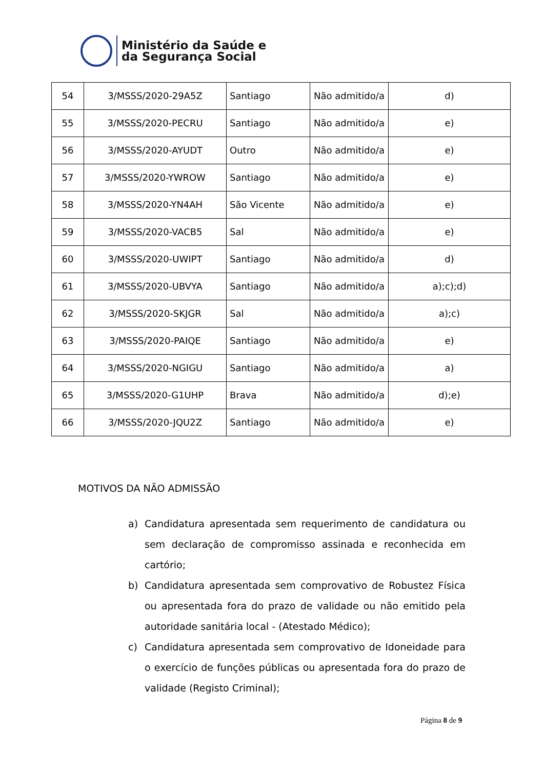Ministério da Saúde e
da Segurança Social
| 54 | 3/MSSS/2020-29A5Z | Santiago | Não admitido/a | d) |
| 55 | 3/MSSS/2020-PECRU | Santiago | Não admitido/a | e) |
| 56 | 3/MSSS/2020-AYUDT | Outro | Não admitido/a | e) |
| 57 | 3/MSSS/2020-YWROW | Santiago | Não admitido/a | e) |
| 58 | 3/MSSS/2020-YN4AH | São Vicente | Não admitido/a | e) |
| 59 | 3/MSSS/2020-VACB5 | Sal | Não admitido/a | e) |
| 60 | 3/MSSS/2020-UWIPT | Santiago | Não admitido/a | d) |
| 61 | 3/MSSS/2020-UBVYA | Santiago | Não admitido/a | a);c);d) |
| 62 | 3/MSSS/2020-SKJGR | Sal | Não admitido/a | a);c) |
| 63 | 3/MSSS/2020-PAIQE | Santiago | Não admitido/a | e) |
| 64 | 3/MSSS/2020-NGIGU | Santiago | Não admitido/a | a) |
| 65 | 3/MSSS/2020-G1UHP | Brava | Não admitido/a | d);e) |
| 66 | 3/MSSS/2020-JQU2Z | Santiago | Não admitido/a | e) |
MOTIVOS DA NÃO ADMISSÃO
a) Candidatura apresentada sem requerimento de candidatura ou sem declaração de compromisso assinada e reconhecida em cartório;
b) Candidatura apresentada sem comprovativo de Robustez Física ou apresentada fora do prazo de validade ou não emitido pela autoridade sanitária local - (Atestado Médico);
c) Candidatura apresentada sem comprovativo de Idoneidade para o exercício de funções públicas ou apresentada fora do prazo de validade (Registo Criminal);
Página 8 de 9